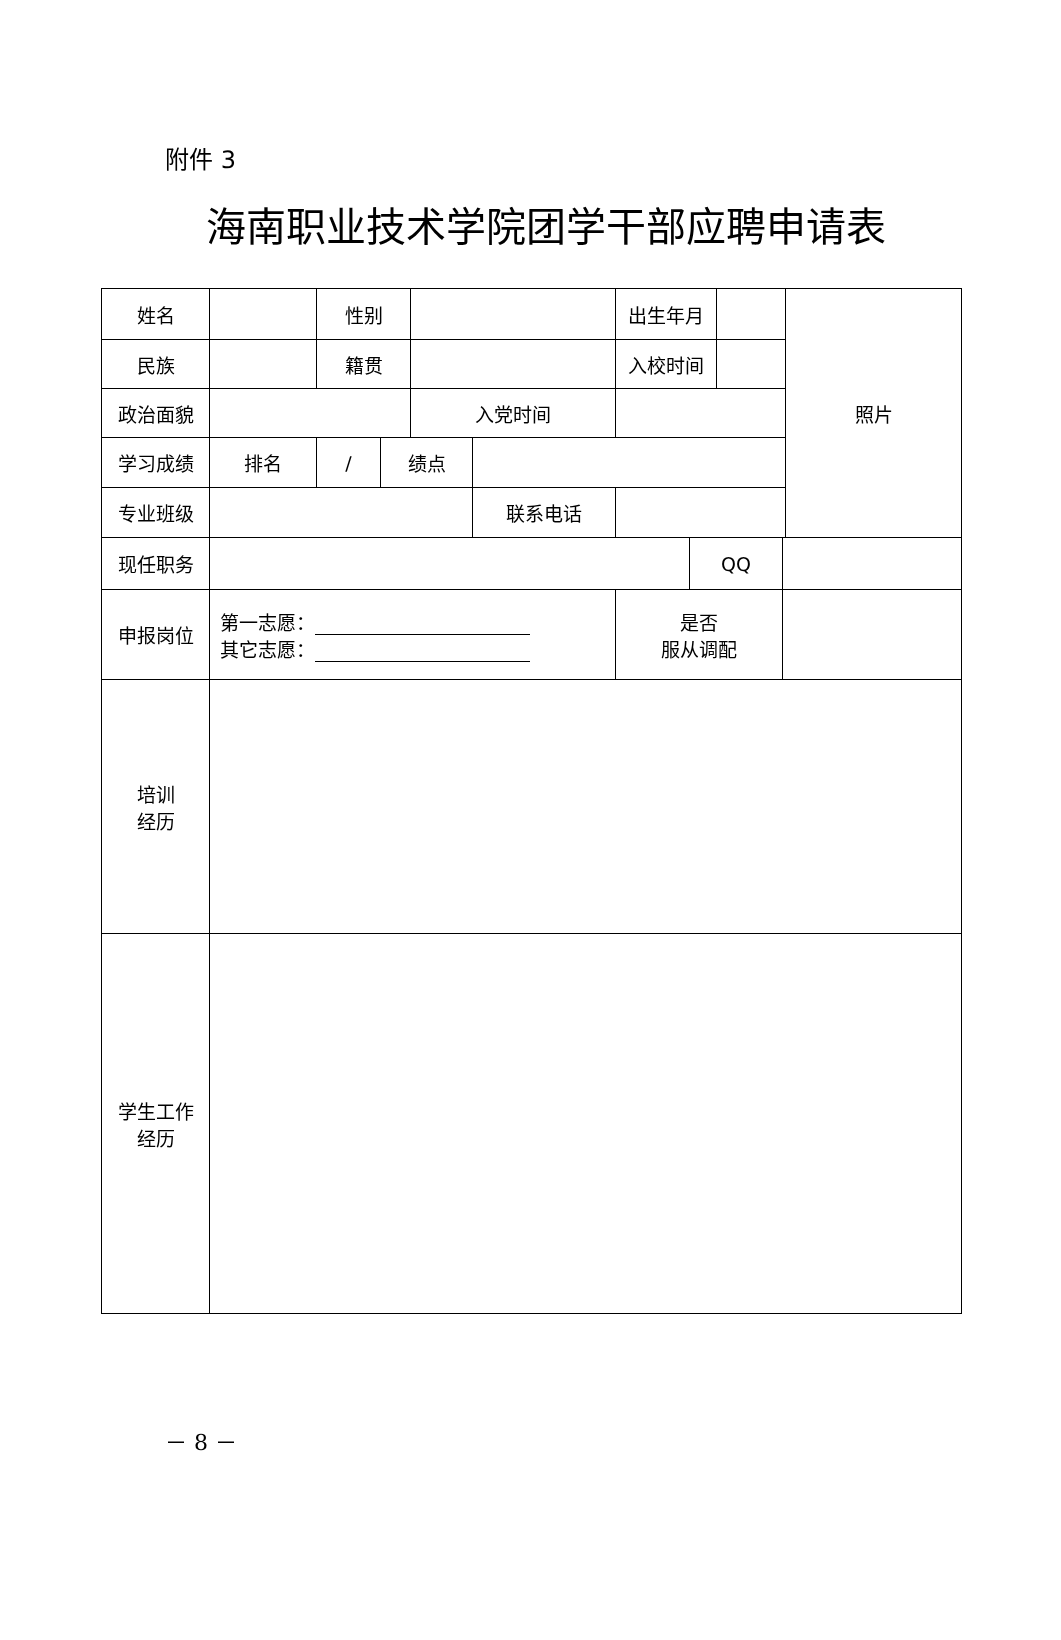附件 3
海南职业技术学院团学干部应聘申请表
| 姓名 | | 性别 | | | | 出生年月 | | | | 照片 |
| 民族 | | 籍贯 | | | | 入校时间 | | | | |
| 政治面貌 | | | | 入党时间 | | | | | | |
| 学习成绩 | 排名 | / | 绩点 | | | | | | | |
| 专业班级 | | | | | 联系电话 | | | | | |
| 现任职务 | | | | | | | QQ | | | |
| 申报岗位 | 第一志愿： 其它志愿： | | | | | 是否 服从调配 | | | | |
| 培训 经历 | | | | | | | | | | |
| 学生工作 经历 | | | | | | | | | | |
－ 8 －